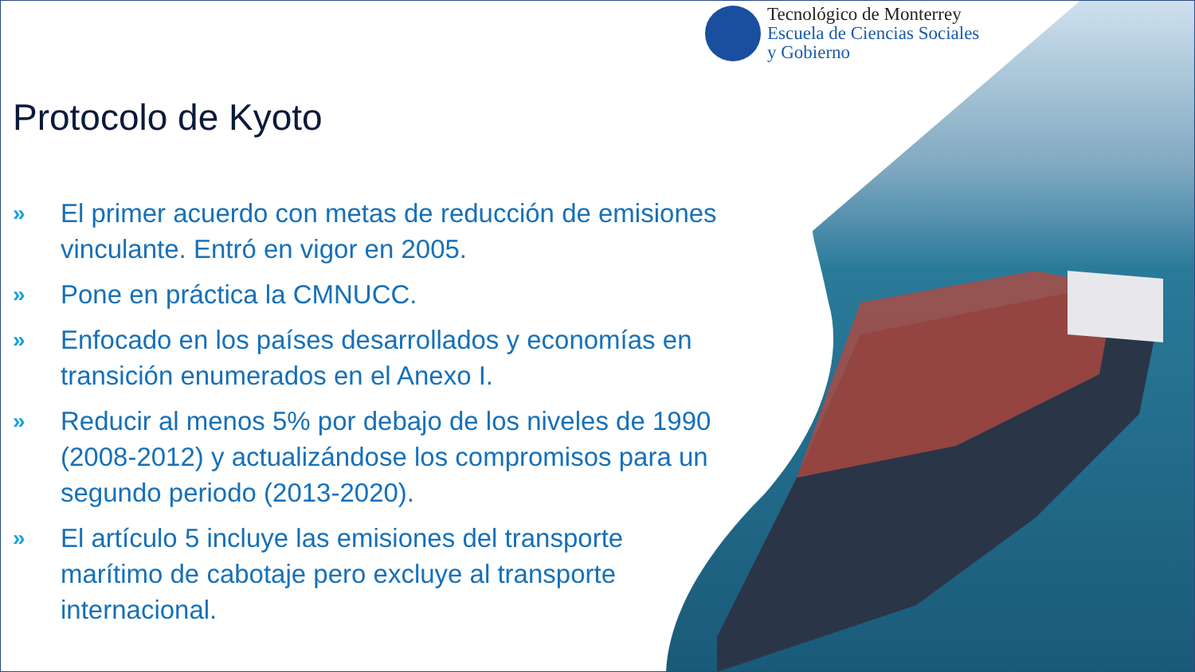Tecnológico de Monterrey
Escuela de Ciencias Sociales
y Gobierno
Protocolo de Kyoto
» El primer acuerdo con metas de reducción de emisiones vinculante. Entró en vigor en 2005.
» Pone en práctica la CMNUCC.
» Enfocado en los países desarrollados y economías en transición enumerados en el Anexo I.
» Reducir al menos 5% por debajo de los niveles de 1990 (2008-2012) y actualizándose los compromisos para un segundo periodo (2013-2020).
» El artículo 5 incluye las emisiones del transporte marítimo de cabotaje pero excluye al transporte internacional.